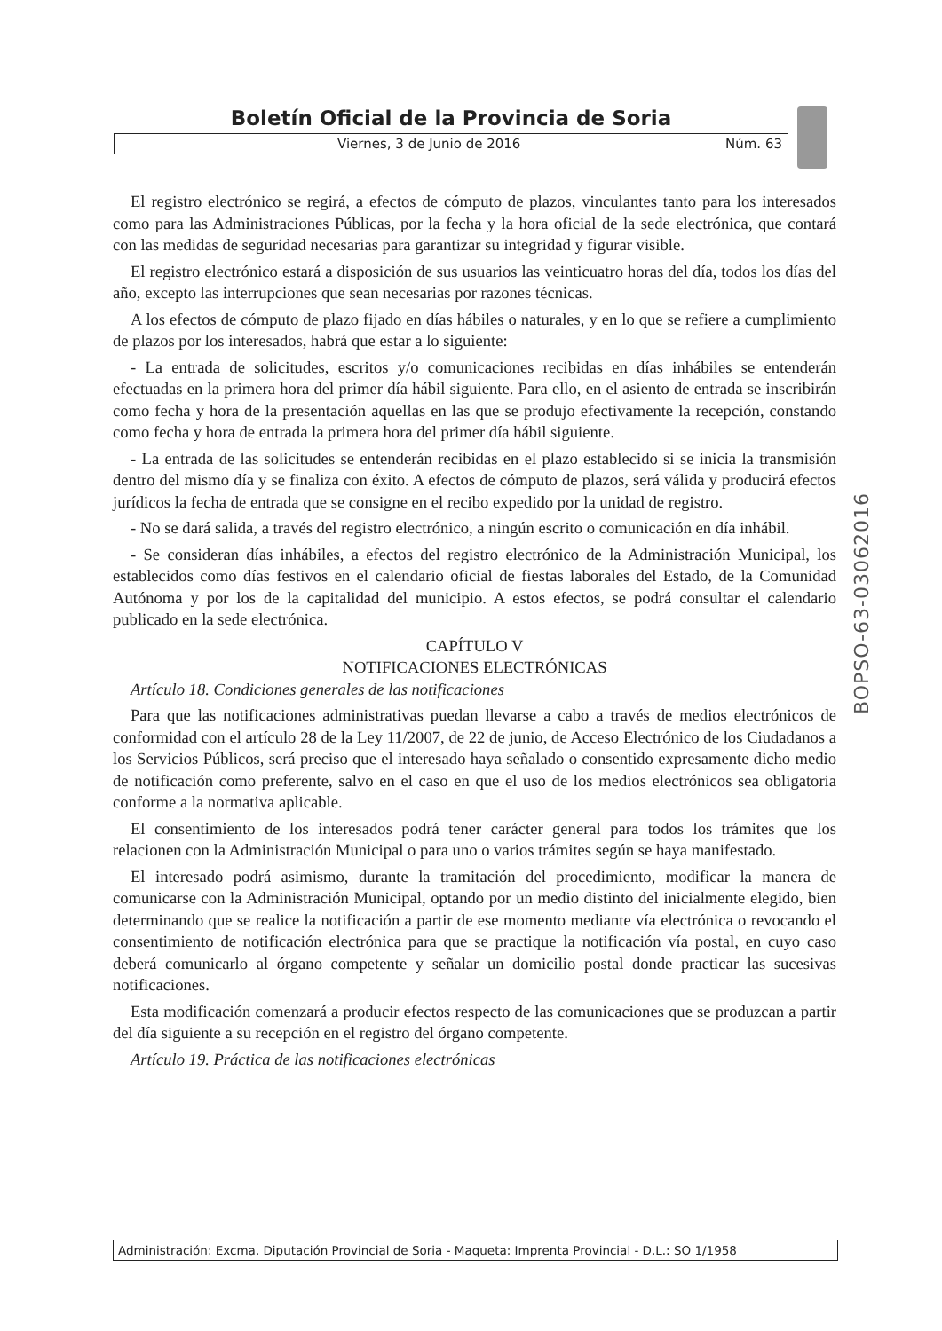Boletín Oficial de la Provincia de Soria
Viernes, 3 de Junio de 2016 Núm. 63
El registro electrónico se regirá, a efectos de cómputo de plazos, vinculantes tanto para los interesados como para las Administraciones Públicas, por la fecha y la hora oficial de la sede electrónica, que contará con las medidas de seguridad necesarias para garantizar su integridad y figurar visible.
El registro electrónico estará a disposición de sus usuarios las veinticuatro horas del día, todos los días del año, excepto las interrupciones que sean necesarias por razones técnicas.
A los efectos de cómputo de plazo fijado en días hábiles o naturales, y en lo que se refiere a cumplimiento de plazos por los interesados, habrá que estar a lo siguiente:
- La entrada de solicitudes, escritos y/o comunicaciones recibidas en días inhábiles se entenderán efectuadas en la primera hora del primer día hábil siguiente. Para ello, en el asiento de entrada se inscribirán como fecha y hora de la presentación aquellas en las que se produjo efectivamente la recepción, constando como fecha y hora de entrada la primera hora del primer día hábil siguiente.
- La entrada de las solicitudes se entenderán recibidas en el plazo establecido si se inicia la transmisión dentro del mismo día y se finaliza con éxito. A efectos de cómputo de plazos, será válida y producirá efectos jurídicos la fecha de entrada que se consigne en el recibo expedido por la unidad de registro.
- No se dará salida, a través del registro electrónico, a ningún escrito o comunicación en día inhábil.
- Se consideran días inhábiles, a efectos del registro electrónico de la Administración Municipal, los establecidos como días festivos en el calendario oficial de fiestas laborales del Estado, de la Comunidad Autónoma y por los de la capitalidad del municipio. A estos efectos, se podrá consultar el calendario publicado en la sede electrónica.
CAPÍTULO V
NOTIFICACIONES ELECTRÓNICAS
Artículo 18. Condiciones generales de las notificaciones
Para que las notificaciones administrativas puedan llevarse a cabo a través de medios electrónicos de conformidad con el artículo 28 de la Ley 11/2007, de 22 de junio, de Acceso Electrónico de los Ciudadanos a los Servicios Públicos, será preciso que el interesado haya señalado o consentido expresamente dicho medio de notificación como preferente, salvo en el caso en que el uso de los medios electrónicos sea obligatoria conforme a la normativa aplicable.
El consentimiento de los interesados podrá tener carácter general para todos los trámites que los relacionen con la Administración Municipal o para uno o varios trámites según se haya manifestado.
El interesado podrá asimismo, durante la tramitación del procedimiento, modificar la manera de comunicarse con la Administración Municipal, optando por un medio distinto del inicialmente elegido, bien determinando que se realice la notificación a partir de ese momento mediante vía electrónica o revocando el consentimiento de notificación electrónica para que se practique la notificación vía postal, en cuyo caso deberá comunicarlo al órgano competente y señalar un domicilio postal donde practicar las sucesivas notificaciones.
Esta modificación comenzará a producir efectos respecto de las comunicaciones que se produzcan a partir del día siguiente a su recepción en el registro del órgano competente.
Artículo 19. Práctica de las notificaciones electrónicas
BOPSO-63-03062016
Administración: Excma. Diputación Provincial de Soria - Maqueta: Imprenta Provincial - D.L.: SO 1/1958